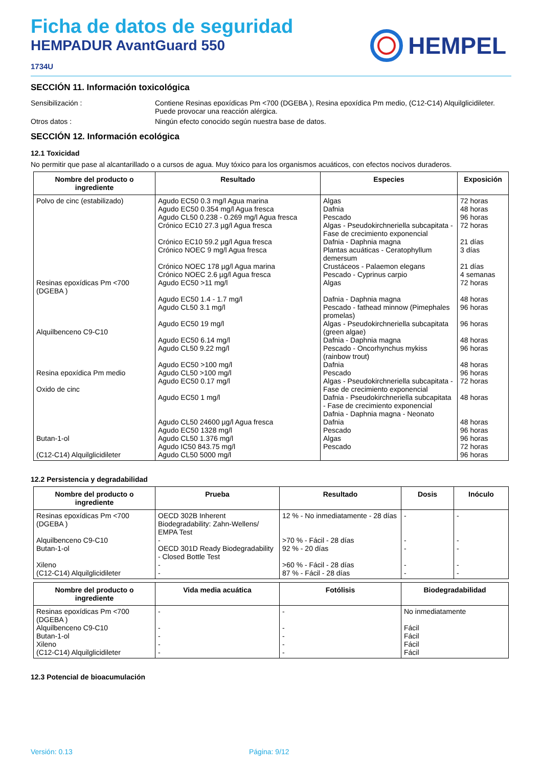Ficha de datos de seguridad
HEMPADUR AvantGuard 550
1734U
HEMPEL
SECCIÓN 11. Información toxicológica
Sensibilización : Contiene Resinas epoxídicas Pm <700 (DGEBA ), Resina epoxídica Pm medio, (C12-C14) Alquilglicidileter. Puede provocar una reacción alérgica.
Otros datos : Ningún efecto conocido según nuestra base de datos.
SECCIÓN 12. Información ecológica
12.1 Toxicidad
No permitir que pase al alcantarillado o a cursos de agua. Muy tóxico para los organismos acuáticos, con efectos nocivos duraderos.
| Nombre del producto o ingrediente | Resultado | Especies | Exposición |
| --- | --- | --- | --- |
| Polvo de cinc (estabilizado) Resinas epoxídicas Pm <700 (DGEBA ) Alquilbenceno C9-C10 Resina epoxídica Pm medio Oxido de cinc Butan-1-ol (C12-C14) Alquilglicidileter | Agudo EC50 0.3 mg/l Agua marina Agudo EC50 0.354 mg/l Agua fresca Agudo CL50 0.238 - 0.269 mg/l Agua fresca Crónico EC10 27.3 µg/l Agua fresca Crónico EC10 59.2 µg/l Agua fresca Crónico NOEC 9 mg/l Agua fresca Crónico NOEC 178 µg/l Agua marina Crónico NOEC 2.6 µg/l Agua fresca Agudo EC50 >11 mg/l Agudo EC50 1.4 - 1.7 mg/l Agudo CL50 3.1 mg/l Agudo EC50 19 mg/l Agudo EC50 6.14 mg/l Agudo CL50 9.22 mg/l Agudo EC50 >100 mg/l Agudo CL50 >100 mg/l Agudo EC50 0.17 mg/l Agudo EC50 1 mg/l Agudo CL50 24600 µg/l Agua fresca Agudo EC50 1328 mg/l Agudo CL50 1.376 mg/l Agudo IC50 843.75 mg/l Agudo CL50 5000 mg/l | Algas Dafnia Pescado Algas - Pseudokirchneriella subcapitata - Fase de crecimiento exponencial Dafnia - Daphnia magna Plantas acuáticas - Ceratophyllum demersum Crustáceos - Palaemon elegans Pescado - Cyprinus carpio Algas Dafnia - Daphnia magna Pescado - fathead minnow (Pimephales promelas) Algas - Pseudokirchneriella subcapitata (green algae) Dafnia - Daphnia magna Pescado - Oncorhynchus mykiss (rainbow trout) Dafnia Pescado Algas - Pseudokirchneriella subcapitata - Fase de crecimiento exponencial Dafnia - Pseudokirchneriella subcapitata - Fase de crecimiento exponencial Dafnia - Daphnia magna - Neonato Dafnia Pescado Algas Pescado | 72 horas 48 horas 96 horas 72 horas 21 días 3 días 21 días 4 semanas 72 horas 48 horas 96 horas 96 horas 48 horas 96 horas 48 horas 96 horas 72 horas 48 horas 48 horas 96 horas 96 horas 72 horas 96 horas |
12.2 Persistencia y degradabilidad
| Nombre del producto o ingrediente | Prueba | Resultado | Dosis | Inóculo |
| --- | --- | --- | --- | --- |
| Resinas epoxídicas Pm <700 (DGEBA ) Alquilbenceno C9-C10 Butan-1-ol Xileno (C12-C14) Alquilglicidileter | OECD 302B Inherent Biodegradability: Zahn-Wellens/ EMPA Test - OECD 301D Ready Biodegradability - Closed Bottle Test - - | 12 % - No inmediatamente - 28 días >70 % - Fácil - 28 días 92 % - 20 días >60 % - Fácil - 28 días 87 % - Fácil - 28 días | - - - - - | - - - - - |
| Nombre del producto o ingrediente | Vida media acuática | Fotólisis | Biodegradabilidad |
| --- | --- | --- | --- |
| Resinas epoxídicas Pm <700 (DGEBA ) Alquilbenceno C9-C10 Butan-1-ol Xileno (C12-C14) Alquilglicidileter | - - - - - | - - - - - | No inmediatamente Fácil Fácil Fácil Fácil |
12.3 Potencial de bioacumulación
Versión: 0.13 Página: 9/12